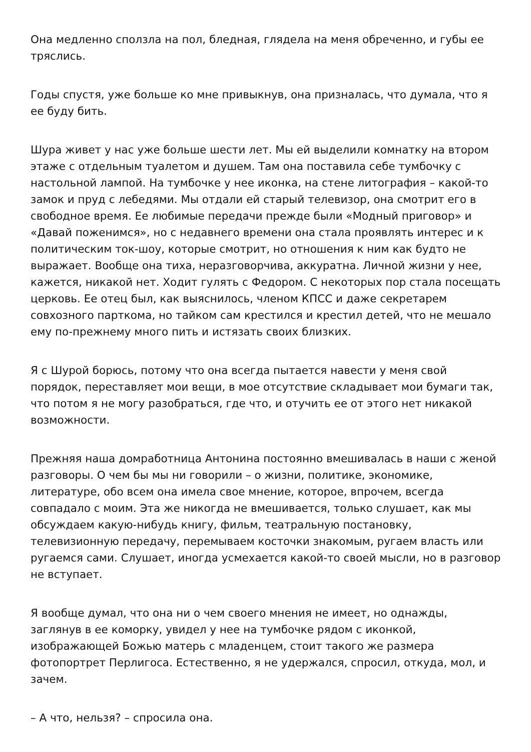Она медленно сползла на пол, бледная, глядела на меня обреченно, и губы ее тряслись.
Годы спустя, уже больше ко мне привыкнув, она призналась, что думала, что я ее буду бить.
Шура живет у нас уже больше шести лет. Мы ей выделили комнатку на втором этаже с отдельным туалетом и душем. Там она поставила себе тумбочку с настольной лампой. На тумбочке у нее иконка, на стене литография – какой-то замок и пруд с лебедями. Мы отдали ей старый телевизор, она смотрит его в свободное время. Ее любимые передачи прежде были «Модный приговор» и «Давай поженимся», но с недавнего времени она стала проявлять интерес и к политическим ток-шоу, которые смотрит, но отношения к ним как будто не выражает. Вообще она тиха, неразговорчива, аккуратна. Личной жизни у нее, кажется, никакой нет. Ходит гулять с Федором. С некоторых пор стала посещать церковь. Ее отец был, как выяснилось, членом КПСС и даже секретарем совхозного парткома, но тайком сам крестился и крестил детей, что не мешало ему по-прежнему много пить и истязать своих близких.
Я с Шурой борюсь, потому что она всегда пытается навести у меня свой порядок, переставляет мои вещи, в мое отсутствие складывает мои бумаги так, что потом я не могу разобраться, где что, и отучить ее от этого нет никакой возможности.
Прежняя наша домработница Антонина постоянно вмешивалась в наши с женой разговоры. О чем бы мы ни говорили – о жизни, политике, экономике, литературе, обо всем она имела свое мнение, которое, впрочем, всегда совпадало с моим. Эта же никогда не вмешивается, только слушает, как мы обсуждаем какую-нибудь книгу, фильм, театральную постановку, телевизионную передачу, перемываем косточки знакомым, ругаем власть или ругаемся сами. Слушает, иногда усмехается какой-то своей мысли, но в разговор не вступает.
Я вообще думал, что она ни о чем своего мнения не имеет, но однажды, заглянув в ее коморку, увидел у нее на тумбочке рядом с иконкой, изображающей Божью матерь с младенцем, стоит такого же размера фотопортрет Перлигоса. Естественно, я не удержался, спросил, откуда, мол, и зачем.
– А что, нельзя? – спросила она.